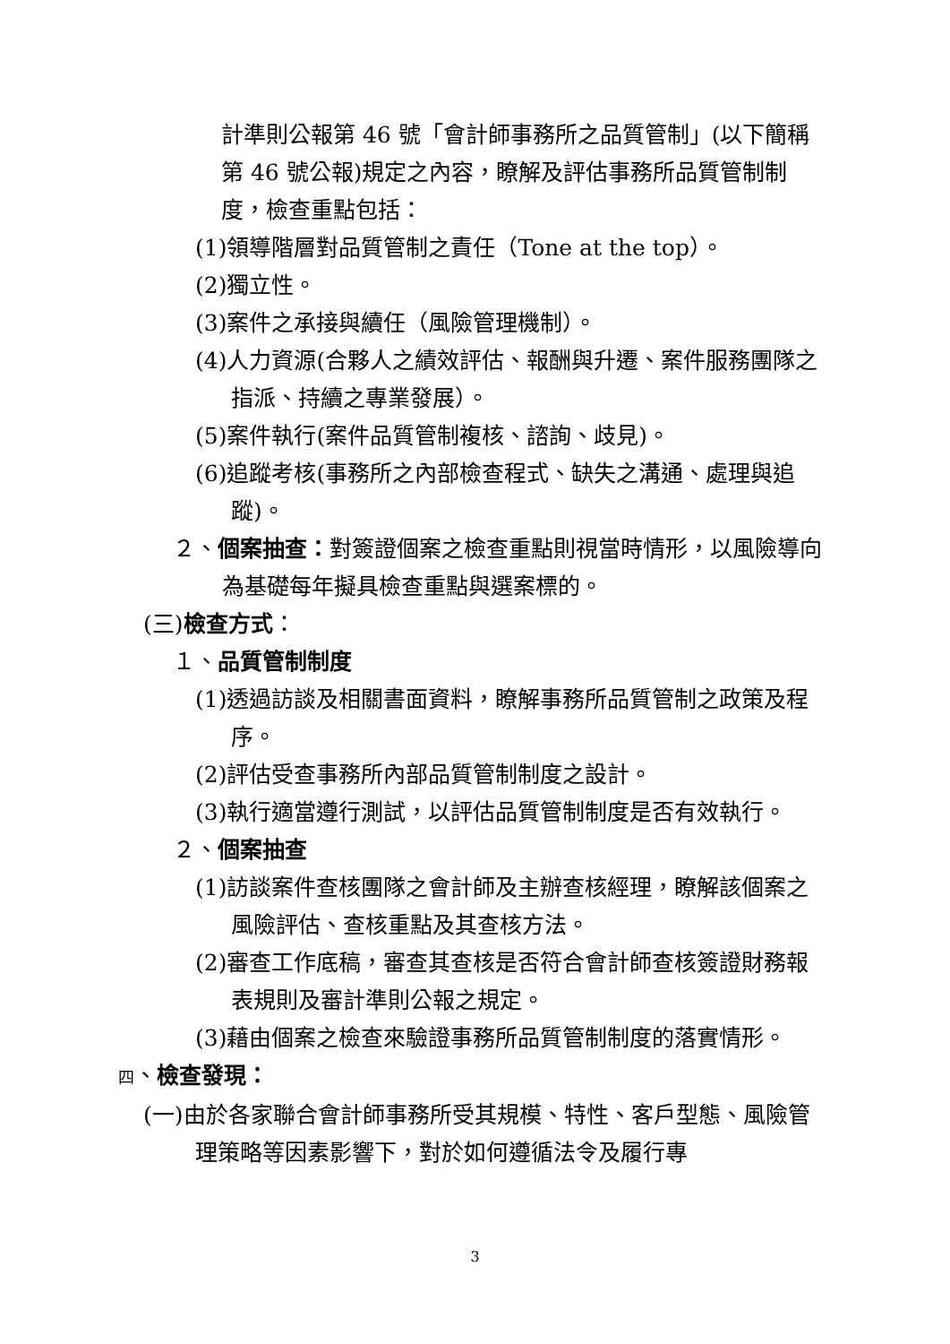計準則公報第 46 號「會計師事務所之品質管制」(以下簡稱第 46 號公報)規定之內容，瞭解及評估事務所品質管制制度，檢查重點包括：
(1)領導階層對品質管制之責任（Tone at the top）。
(2)獨立性。
(3)案件之承接與續任（風險管理機制）。
(4)人力資源(合夥人之績效評估、報酬與升遷、案件服務團隊之指派、持續之專業發展）。
(5)案件執行(案件品質管制複核、諮詢、歧見)。
(6)追蹤考核(事務所之內部檢查程式、缺失之溝通、處理與追蹤)。
２、個案抽查：對簽證個案之檢查重點則視當時情形，以風險導向為基礎每年擬具檢查重點與選案標的。
(三)檢查方式：
１、品質管制制度
(1)透過訪談及相關書面資料，瞭解事務所品質管制之政策及程序。
(2)評估受查事務所內部品質管制制度之設計。
(3)執行適當遵行測試，以評估品質管制制度是否有效執行。
２、個案抽查
(1)訪談案件查核團隊之會計師及主辦查核經理，瞭解該個案之風險評估、查核重點及其查核方法。
(2)審查工作底稿，審查其查核是否符合會計師查核簽證財務報表規則及審計準則公報之規定。
(3)藉由個案之檢查來驗證事務所品質管制制度的落實情形。
四、檢查發現：
(一)由於各家聯合會計師事務所受其規模、特性、客戶型態、風險管理策略等因素影響下，對於如何遵循法令及履行專
3